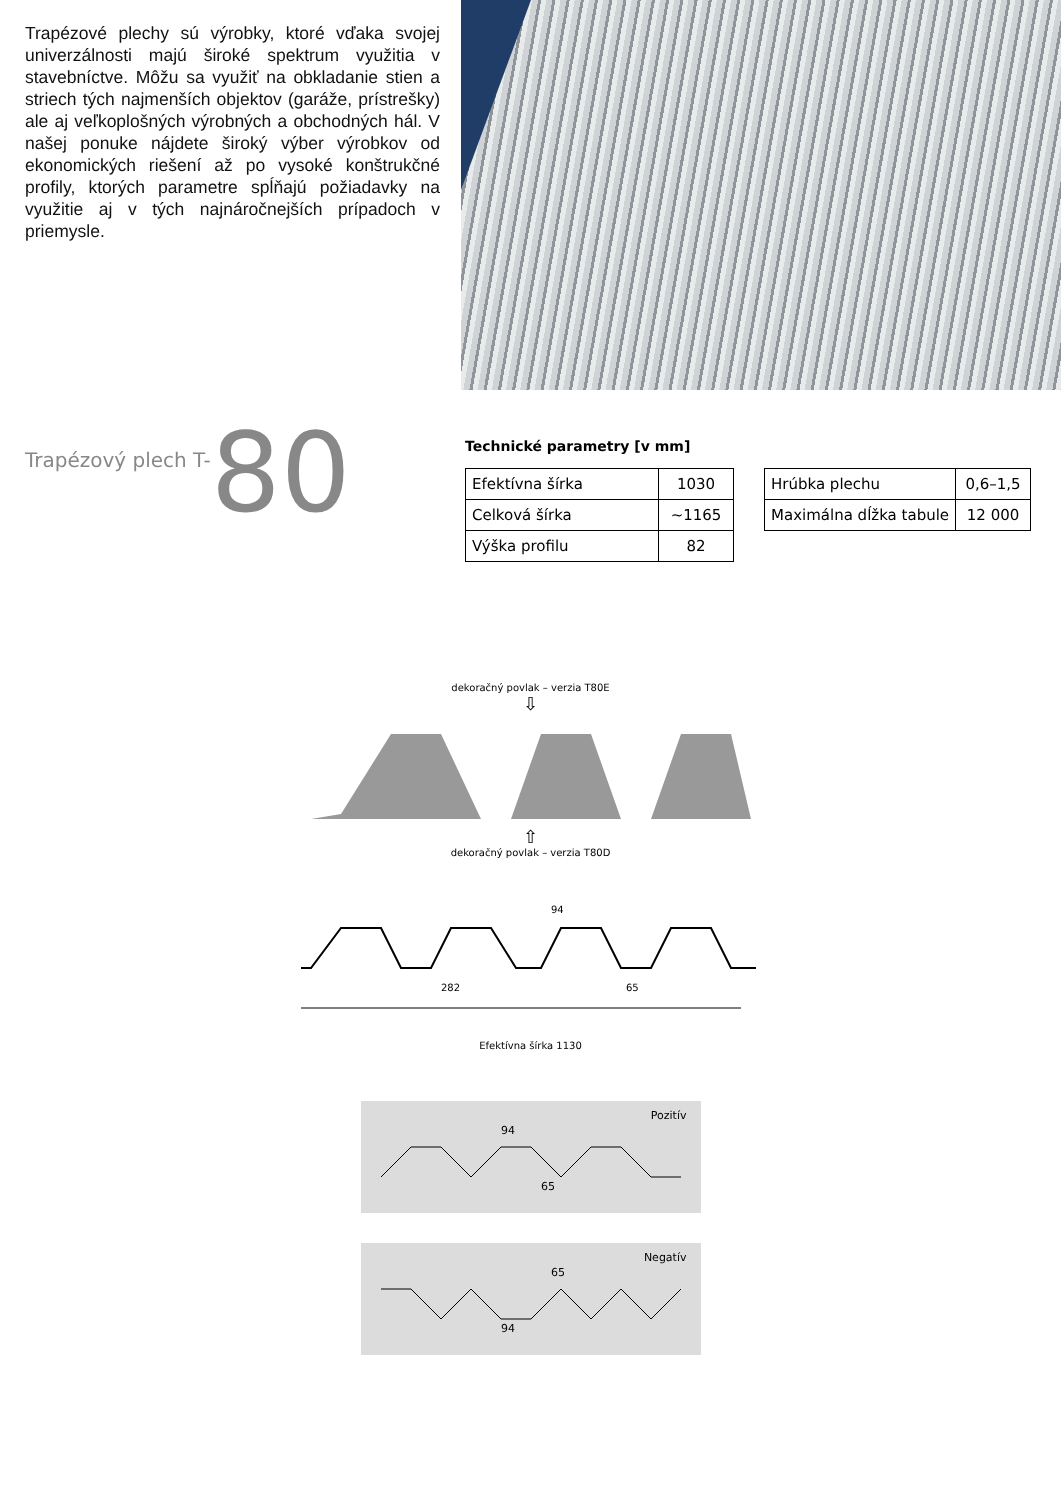Trapézové plechy sú výrobky, ktoré vďaka svojej univerzálnosti majú široké spektrum využitia v stavebníctve. Môžu sa využiť na obkladanie stien a striech tých najmenších objektov (garáže, prístrešky) ale aj veľkoplošných výrobných a obchodných hál. V našej ponuke nájdete široký výber výrobkov od ekonomických riešení až po vysoké konštrukčné profily, ktorých parametre spĺňajú požiadavky na využitie aj v tých najnáročnejších prípadoch v priemysle.
Trapézový plech T-80
Technické parametry [v mm]
| Efektívna šírka | 1030 |
| Celková šírka | ~1165 |
| Výška profilu | 82 |
| Hrúbka plechu | 0,6–1,5 |
| Maximálna dĺžka tabule | 12 000 |
dekoračný povlak – verzia T80E
⇩
⇧
dekoračný povlak – verzia T80D
94
282
65
Efektívna šírka 1130
Pozitív
94
65
Negatív
65
94